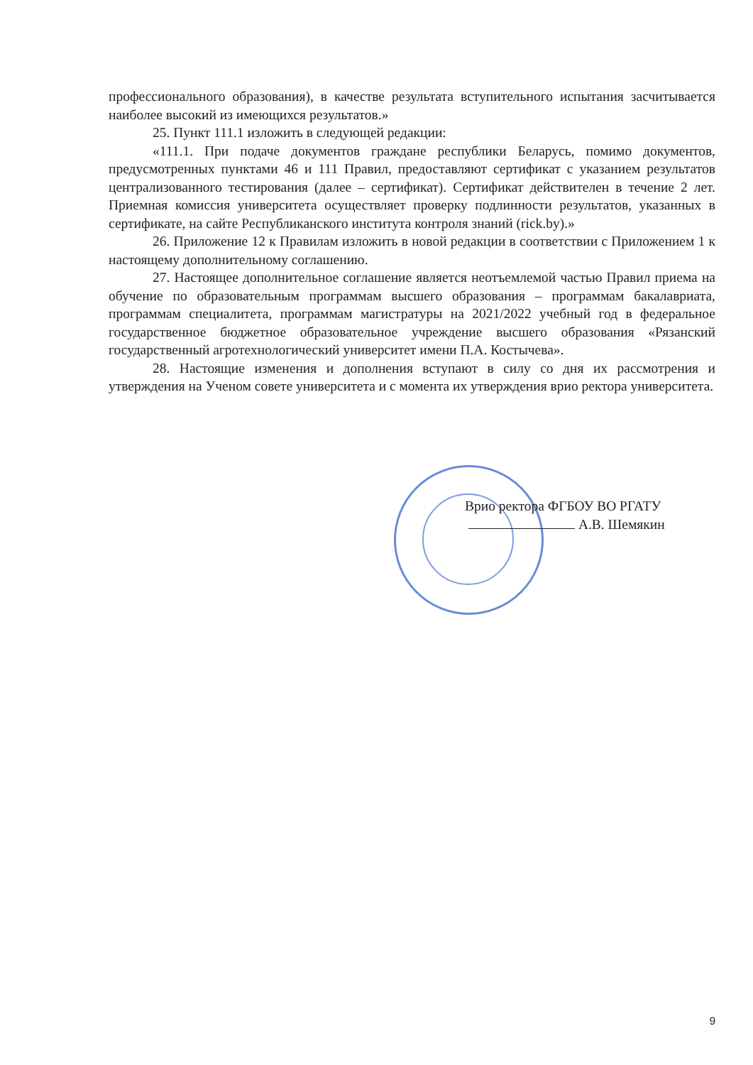профессионального образования), в качестве результата вступительного испытания засчитывается наиболее высокий из имеющихся результатов.»
25. Пункт 111.1 изложить в следующей редакции:
«111.1. При подаче документов граждане республики Беларусь, помимо документов, предусмотренных пунктами 46 и 111 Правил, предоставляют сертификат с указанием результатов централизованного тестирования (далее – сертификат). Сертификат действителен в течение 2 лет. Приемная комиссия университета осуществляет проверку подлинности результатов, указанных в сертификате, на сайте Республиканского института контроля знаний (rick.by).»
26. Приложение 12 к Правилам изложить в новой редакции в соответствии с Приложением 1 к настоящему дополнительному соглашению.
27. Настоящее дополнительное соглашение является неотъемлемой частью Правил приема на обучение по образовательным программам высшего образования – программам бакалавриата, программам специалитета, программам магистратуры на 2021/2022 учебный год в федеральное государственное бюджетное образовательное учреждение высшего образования «Рязанский государственный агротехнологический университет имени П.А. Костычева».
28. Настоящие изменения и дополнения вступают в силу со дня их рассмотрения и утверждения на Ученом совете университета и с момента их утверждения врио ректора университета.
Врио ректора ФГБОУ ВО РГАТУ
А.В. Шемякин
9